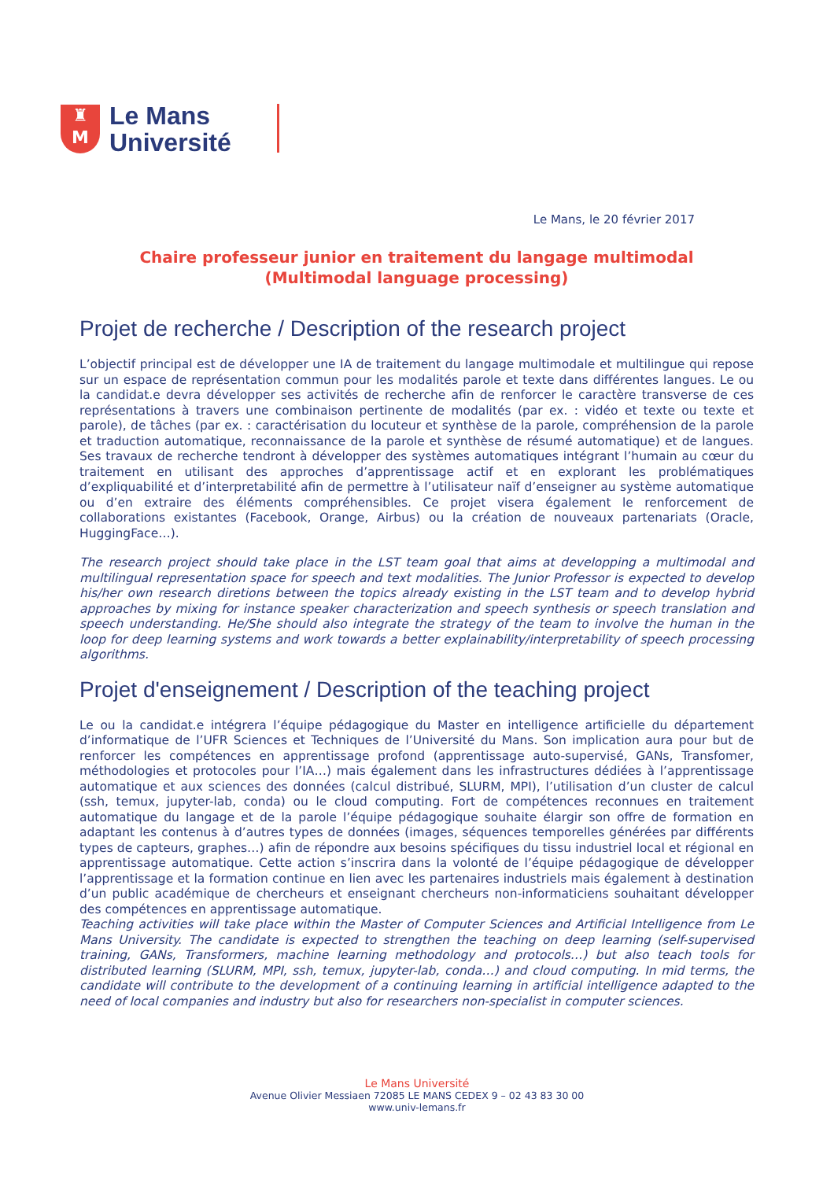♜
M
Le Mans
Université
Le Mans, le 20 février 2017
Chaire professeur junior en traitement du langage multimodal
(Multimodal language processing)
Projet de recherche / Description of the research project
L’objectif principal est de développer une IA de traitement du langage multimodale et multilingue qui repose sur un espace de représentation commun pour les modalités parole et texte dans différentes langues. Le ou la candidat.e devra développer ses activités de recherche afin de renforcer le caractère transverse de ces représentations à travers une combinaison pertinente de modalités (par ex. : vidéo et texte ou texte et parole), de tâches (par ex. : caractérisation du locuteur et synthèse de la parole, compréhension de la parole et traduction automatique, reconnaissance de la parole et synthèse de résumé automatique) et de langues. Ses travaux de recherche tendront à développer des systèmes automatiques intégrant l’humain au cœur du traitement en utilisant des approches d’apprentissage actif et en explorant les problématiques d’expliquabilité et d’interpretabilité afin de permettre à l’utilisateur naïf d’enseigner au système automatique ou d’en extraire des éléments compréhensibles. Ce projet visera également le renforcement de collaborations existantes (Facebook, Orange, Airbus) ou la création de nouveaux partenariats (Oracle, HuggingFace…).
The research project should take place in the LST team goal that aims at developping a multimodal and multilingual representation space for speech and text modalities. The Junior Professor is expected to develop his/her own research diretions between the topics already existing in the LST team and to develop hybrid approaches by mixing for instance speaker characterization and speech synthesis or speech translation and speech understanding. He/She should also integrate the strategy of the team to involve the human in the loop for deep learning systems and work towards a better explainability/interpretability of speech processing algorithms.
Projet d'enseignement / Description of the teaching project
Le ou la candidat.e intégrera l’équipe pédagogique du Master en intelligence artificielle du département d’informatique de l’UFR Sciences et Techniques de l’Université du Mans. Son implication aura pour but de renforcer les compétences en apprentissage profond (apprentissage auto-supervisé, GANs, Transfomer, méthodologies et protocoles pour l’IA…) mais également dans les infrastructures dédiées à l’apprentissage automatique et aux sciences des données (calcul distribué, SLURM, MPI), l’utilisation d’un cluster de calcul (ssh, temux, jupyter-lab, conda) ou le cloud computing. Fort de compétences reconnues en traitement automatique du langage et de la parole l’équipe pédagogique souhaite élargir son offre de formation en adaptant les contenus à d’autres types de données (images, séquences temporelles générées par différents types de capteurs, graphes…) afin de répondre aux besoins spécifiques du tissu industriel local et régional en apprentissage automatique. Cette action s’inscrira dans la volonté de l’équipe pédagogique de développer l’apprentissage et la formation continue en lien avec les partenaires industriels mais également à destination d’un public académique de chercheurs et enseignant chercheurs non-informaticiens souhaitant développer des compétences en apprentissage automatique.
Teaching activities will take place within the Master of Computer Sciences and Artificial Intelligence from Le Mans University. The candidate is expected to strengthen the teaching on deep learning (self-supervised training, GANs, Transformers, machine learning methodology and protocols…) but also teach tools for distributed learning (SLURM, MPI, ssh, temux, jupyter-lab, conda…) and cloud computing. In mid terms, the candidate will contribute to the development of a continuing learning in artificial intelligence adapted to the need of local companies and industry but also for researchers non-specialist in computer sciences.
Le Mans Université
Avenue Olivier Messiaen 72085 LE MANS CEDEX 9 – 02 43 83 30 00
www.univ-lemans.fr